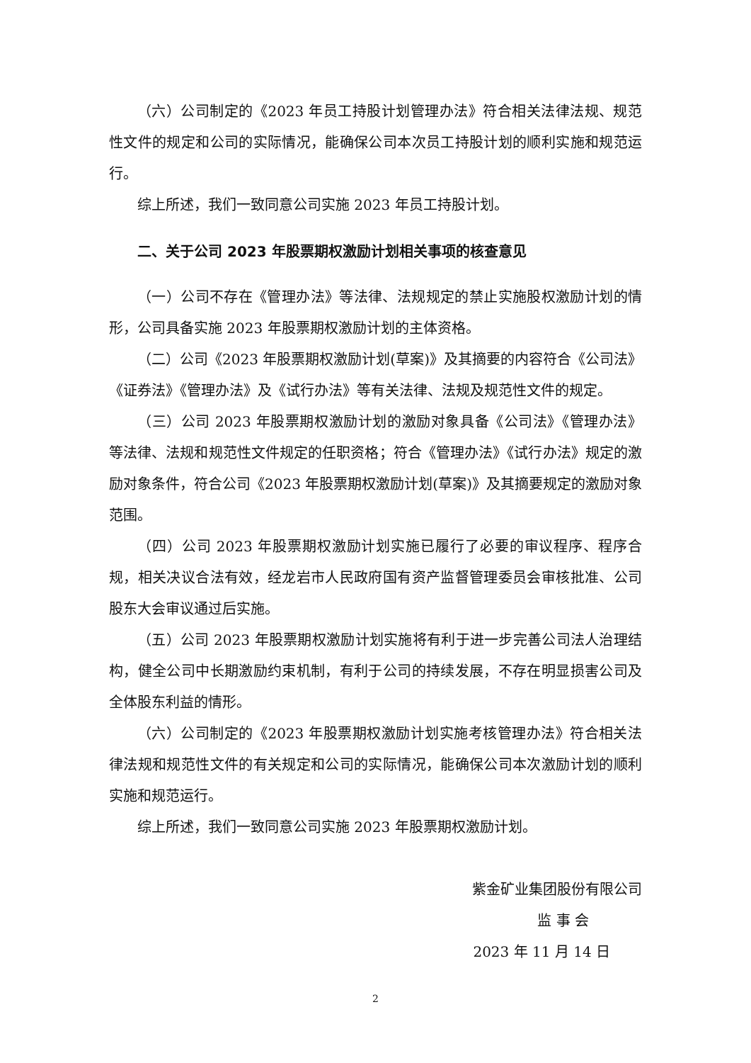（六）公司制定的《2023 年员工持股计划管理办法》符合相关法律法规、规范性文件的规定和公司的实际情况，能确保公司本次员工持股计划的顺利实施和规范运行。
综上所述，我们一致同意公司实施 2023 年员工持股计划。
二、关于公司 2023 年股票期权激励计划相关事项的核查意见
（一）公司不存在《管理办法》等法律、法规规定的禁止实施股权激励计划的情形，公司具备实施 2023 年股票期权激励计划的主体资格。
（二）公司《2023 年股票期权激励计划(草案)》及其摘要的内容符合《公司法》《证券法》《管理办法》及《试行办法》等有关法律、法规及规范性文件的规定。
（三）公司 2023 年股票期权激励计划的激励对象具备《公司法》《管理办法》等法律、法规和规范性文件规定的任职资格；符合《管理办法》《试行办法》规定的激励对象条件，符合公司《2023 年股票期权激励计划(草案)》及其摘要规定的激励对象范围。
（四）公司 2023 年股票期权激励计划实施已履行了必要的审议程序、程序合规，相关决议合法有效，经龙岩市人民政府国有资产监督管理委员会审核批准、公司股东大会审议通过后实施。
（五）公司 2023 年股票期权激励计划实施将有利于进一步完善公司法人治理结构，健全公司中长期激励约束机制，有利于公司的持续发展，不存在明显损害公司及全体股东利益的情形。
（六）公司制定的《2023 年股票期权激励计划实施考核管理办法》符合相关法律法规和规范性文件的有关规定和公司的实际情况，能确保公司本次激励计划的顺利实施和规范运行。
综上所述，我们一致同意公司实施 2023 年股票期权激励计划。
紫金矿业集团股份有限公司
监 事 会
2023 年 11 月 14 日
2